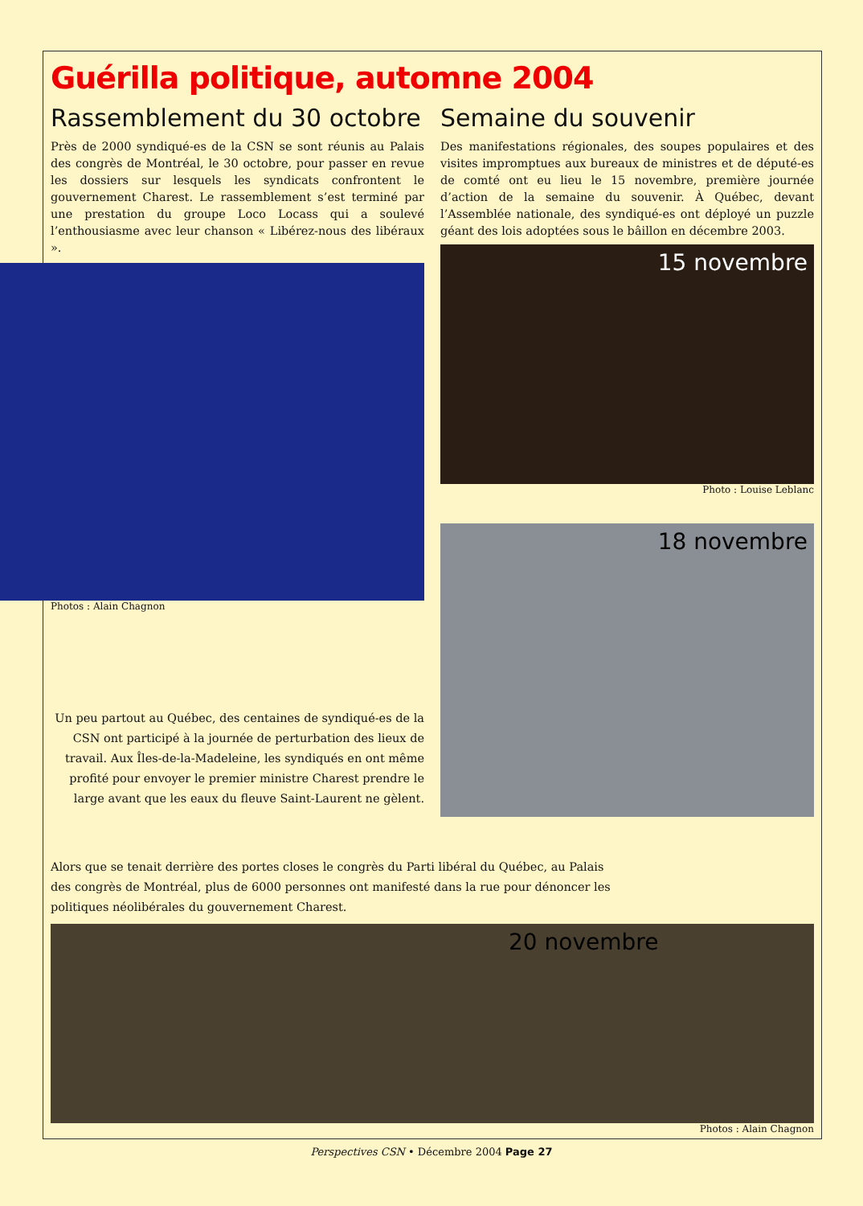Guérilla politique, automne 2004
Rassemblement du 30 octobre
Près de 2000 syndiqué-es de la CSN se sont réunis au Palais des congrès de Montréal, le 30 octobre, pour passer en revue les dossiers sur lesquels les syndicats confrontent le gouvernement Charest. Le rassemblement s’est terminé par une prestation du groupe Loco Locass qui a soulevé l’enthousiasme avec leur chanson « Libérez-nous des libéraux ».
Photos : Alain Chagnon
Un peu partout au Québec, des centaines de syndiqué-es de la CSN ont participé à la journée de perturbation des lieux de travail. Aux Îles-de-la-Madeleine, les syndiqués en ont même profité pour envoyer le premier ministre Charest prendre le large avant que les eaux du fleuve Saint-Laurent ne gèlent.
Semaine du souvenir
Des manifestations régionales, des soupes populaires et des visites impromptues aux bureaux de ministres et de député-es de comté ont eu lieu le 15 novembre, première journée d’action de la semaine du souvenir. À Québec, devant l’Assemblée nationale, des syndiqué-es ont déployé un puzzle géant des lois adoptées sous le bâillon en décembre 2003.
15 novembre
Photo : Louise Leblanc
18 novembre
Alors que se tenait derrière des portes closes le congrès du Parti libéral du Québec, au Palais des congrès de Montréal, plus de 6000 personnes ont manifesté dans la rue pour dénoncer les politiques néolibérales du gouvernement Charest.
20 novembre
Photos : Alain Chagnon
Perspectives CSN • Décembre 2004 Page 27